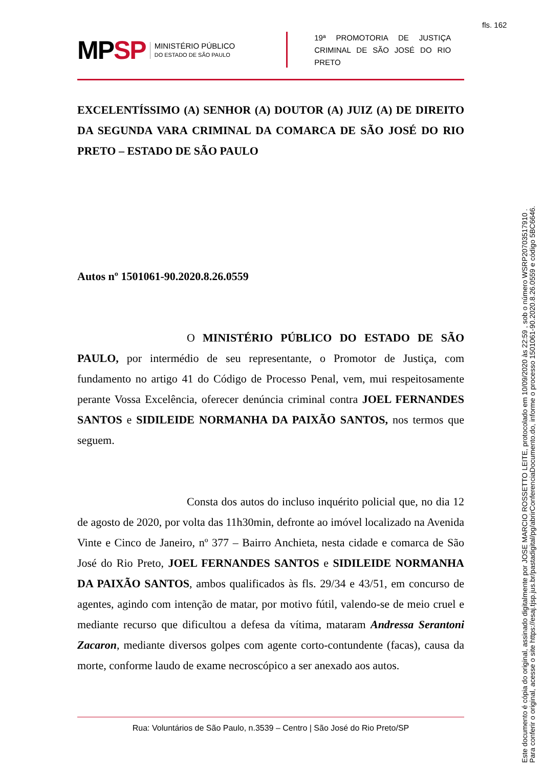fls. 162
MPSP
MINISTÉRIO PÚBLICO
DO ESTADO DE SÃO PAULO
19ª PROMOTORIA DE JUSTIÇA CRIMINAL DE SÃO JOSÉ DO RIO PRETO
EXCELENTÍSSIMO (A) SENHOR (A) DOUTOR (A) JUIZ (A) DE DIREITO DA SEGUNDA VARA CRIMINAL DA COMARCA DE SÃO JOSÉ DO RIO PRETO – ESTADO DE SÃO PAULO
Autos nº 1501061-90.2020.8.26.0559
O MINISTÉRIO PÚBLICO DO ESTADO DE SÃO PAULO, por intermédio de seu representante, o Promotor de Justiça, com fundamento no artigo 41 do Código de Processo Penal, vem, mui respeitosamente perante Vossa Excelência, oferecer denúncia criminal contra JOEL FERNANDES SANTOS e SIDILEIDE NORMANHA DA PAIXÃO SANTOS, nos termos que seguem.
Consta dos autos do incluso inquérito policial que, no dia 12 de agosto de 2020, por volta das 11h30min, defronte ao imóvel localizado na Avenida Vinte e Cinco de Janeiro, nº 377 – Bairro Anchieta, nesta cidade e comarca de São José do Rio Preto, JOEL FERNANDES SANTOS e SIDILEIDE NORMANHA DA PAIXÃO SANTOS, ambos qualificados às fls. 29/34 e 43/51, em concurso de agentes, agindo com intenção de matar, por motivo fútil, valendo-se de meio cruel e mediante recurso que dificultou a defesa da vítima, mataram Andressa Serantoni Zacaron, mediante diversos golpes com agente corto-contundente (facas), causa da morte, conforme laudo de exame necroscópico a ser anexado aos autos.
Rua: Voluntários de São Paulo, n.3539 – Centro | São José do Rio Preto/SP
Este documento é cópia do original, assinado digitalmente por JOSE MARCIO ROSSETTO LEITE, protocolado em 10/09/2020 às 22:59 , sob o número WSRP20703517910 .
Para conferir o original, acesse o site https://esaj.tjsp.jus.br/pastadigital/pg/abrirConferenciaDocumento.do, informe o processo 1501061-90.2020.8.26.0559 e código 5BC6646.